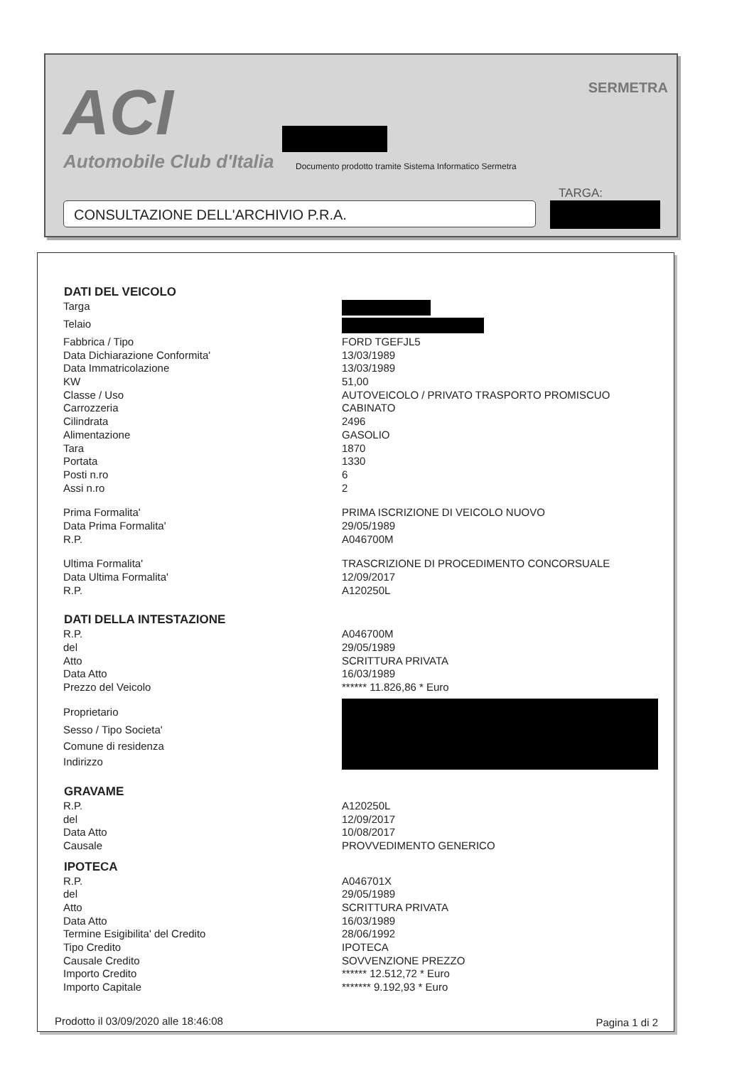ACI
Automobile Club d'Italia
SERMETRA
Documento prodotto tramite Sistema Informatico Sermetra
TARGA:
CONSULTAZIONE DELL'ARCHIVIO P.R.A.
| DATI DEL VEICOLO | |
| --- | --- |
| Targa | |
| Telaio | |
| Fabbrica / Tipo | FORD TGEFJL5 |
| Data Dichiarazione Conformita' | 13/03/1989 |
| Data Immatricolazione | 13/03/1989 |
| KW | 51,00 |
| Classe / Uso | AUTOVEICOLO / PRIVATO TRASPORTO PROMISCUO |
| Carrozzeria | CABINATO |
| Cilindrata | 2496 |
| Alimentazione | GASOLIO |
| Tara | 1870 |
| Portata | 1330 |
| Posti n.ro | 6 |
| Assi n.ro | 2 |
| Prima Formalita' | PRIMA ISCRIZIONE DI VEICOLO NUOVO |
| Data Prima Formalita' | 29/05/1989 |
| R.P. | A046700M |
| Ultima Formalita' | TRASCRIZIONE DI PROCEDIMENTO CONCORSUALE |
| Data Ultima Formalita' | 12/09/2017 |
| R.P. | A120250L |
| DATI DELLA INTESTAZIONE | |
| R.P. | A046700M |
| del | 29/05/1989 |
| Atto | SCRITTURA PRIVATA |
| Data Atto | 16/03/1989 |
| Prezzo del Veicolo | ****** 11.826,86 * Euro |
| Proprietario | |
| Sesso / Tipo Societa' | |
| Comune di residenza | |
| Indirizzo | |
| GRAVAME | |
| R.P. | A120250L |
| del | 12/09/2017 |
| Data Atto | 10/08/2017 |
| Causale | PROVVEDIMENTO GENERICO |
| IPOTECA | |
| R.P. | A046701X |
| del | 29/05/1989 |
| Atto | SCRITTURA PRIVATA |
| Data Atto | 16/03/1989 |
| Termine Esigibilita' del Credito | 28/06/1992 |
| Tipo Credito | IPOTECA |
| Causale Credito | SOVVENZIONE PREZZO |
| Importo Credito | ****** 12.512,72 * Euro |
| Importo Capitale | ******* 9.192,93 * Euro |
Prodotto il 03/09/2020 alle 18:46:08
Pagina 1 di 2